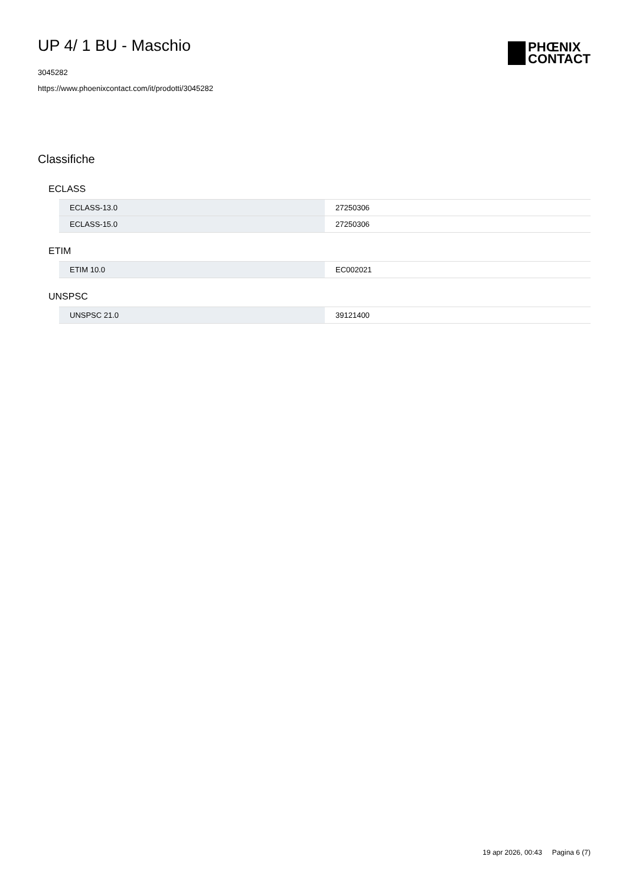UP 4/ 1 BU - Maschio
3045282
https://www.phoenixcontact.com/it/prodotti/3045282
PHŒNIX
CONTACT
Classifiche
ECLASS
| ECLASS-13.0 | 27250306 |
| ECLASS-15.0 | 27250306 |
ETIM
| ETIM 10.0 | EC002021 |
UNSPSC
| UNSPSC 21.0 | 39121400 |
19 apr 2026, 00:43 Pagina 6 (7)